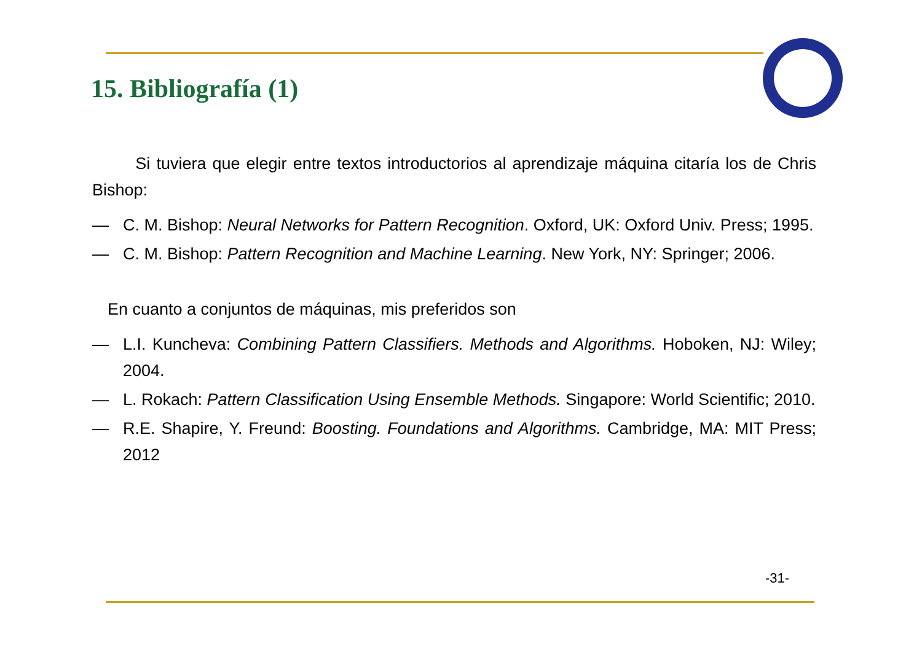15. Bibliografía (1)
Si tuviera que elegir entre textos introductorios al aprendizaje máquina citaría los de Chris Bishop:
— C. M. Bishop: Neural Networks for Pattern Recognition. Oxford, UK: Oxford Univ. Press; 1995.
— C. M. Bishop: Pattern Recognition and Machine Learning. New York, NY: Springer; 2006.
En cuanto a conjuntos de máquinas, mis preferidos son
— L.I. Kuncheva: Combining Pattern Classifiers. Methods and Algorithms. Hoboken, NJ: Wiley; 2004.
— L. Rokach: Pattern Classification Using Ensemble Methods. Singapore: World Scientific; 2010.
— R.E. Shapire, Y. Freund: Boosting. Foundations and Algorithms. Cambridge, MA: MIT Press; 2012
-31-